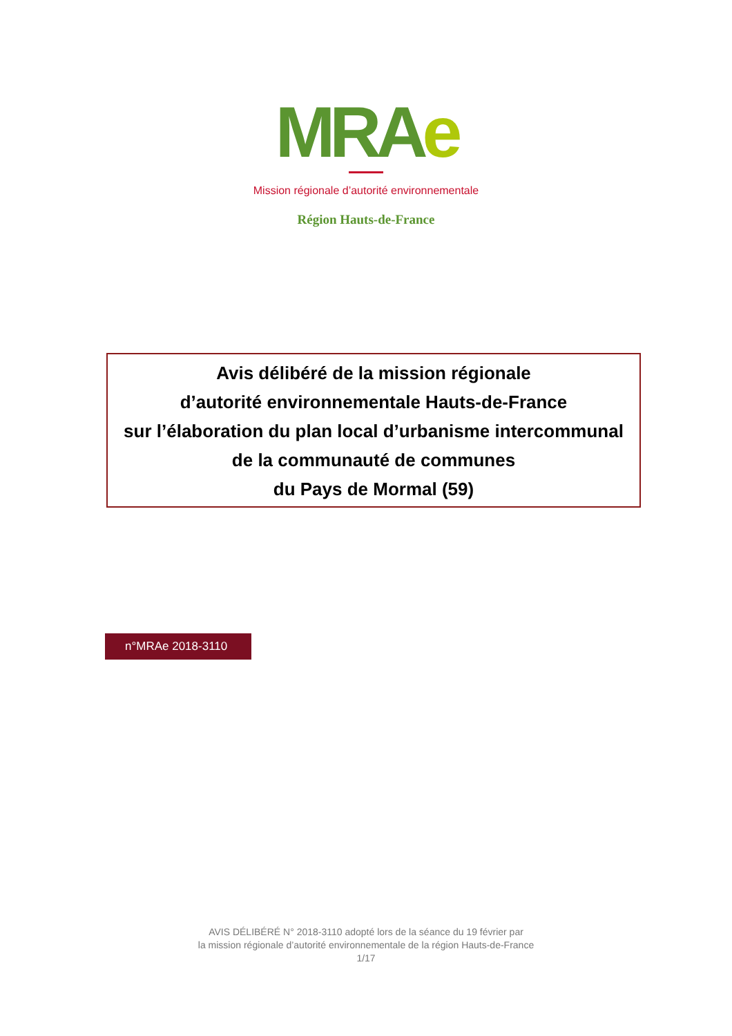MRAe
Mission régionale d’autorité environnementale
Région Hauts-de-France
Avis délibéré de la mission régionale
d’autorité environnementale Hauts-de-France
sur l’élaboration du plan local d’urbanisme intercommunal
de la communauté de communes
du Pays de Mormal (59)
n°MRAe 2018-3110
AVIS DÉLIBÉRÉ N° 2018-3110 adopté lors de la séance du 19 février par
la mission régionale d’autorité environnementale de la région Hauts-de-France
1/17